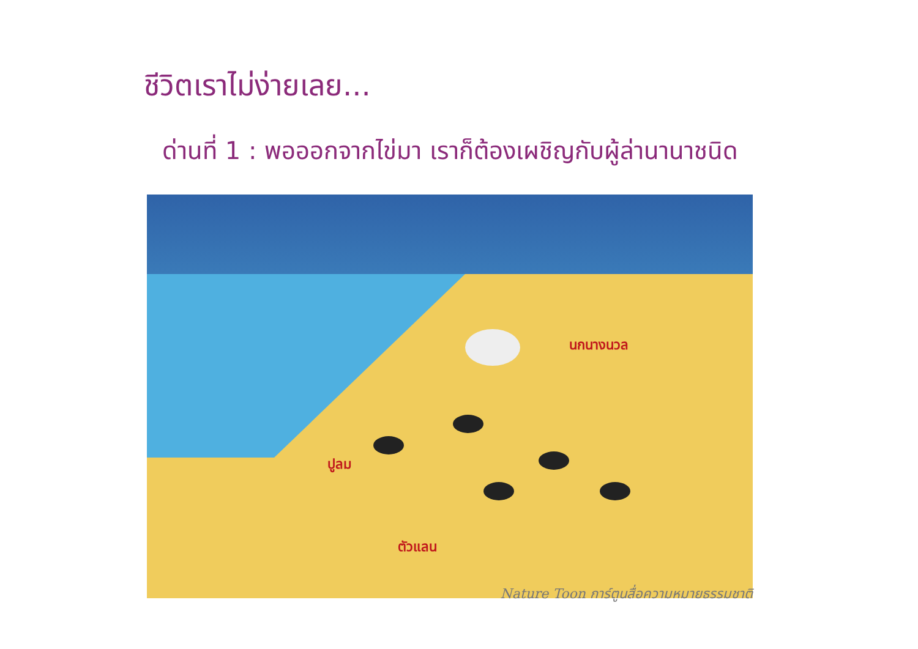ชีวิตเราไม่ง่ายเลย...
ด่านที่ 1 : พอออกจากไข่มา เราก็ต้องเผชิญกับผู้ล่านานาชนิด
นกนางนวล
ปูลม
ตัวแลน
Nature Toon การ์ตูนสื่อความหมายธรรมชาติ